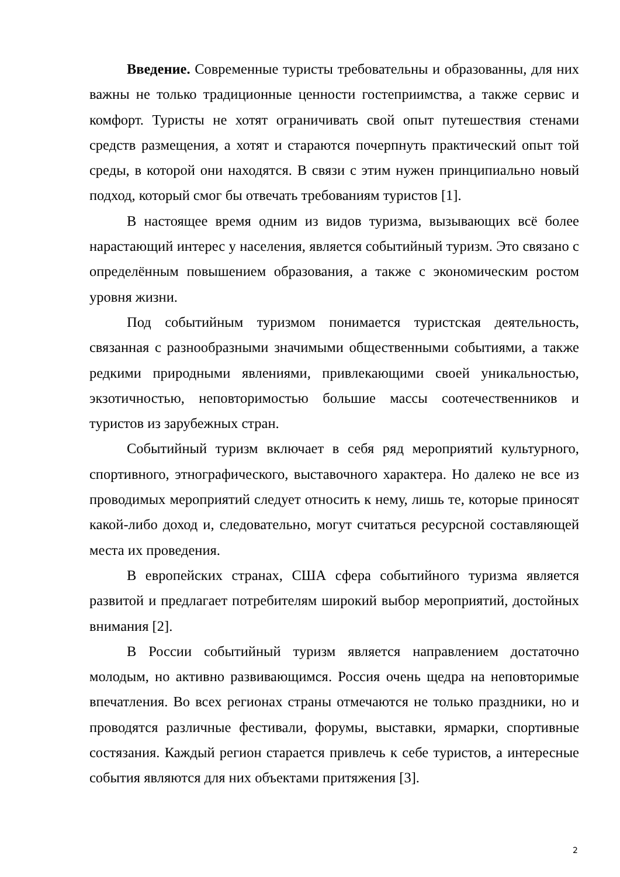Введение. Современные туристы требовательны и образованны, для них важны не только традиционные ценности гостеприимства, а также сервис и комфорт. Туристы не хотят ограничивать свой опыт путешествия стенами средств размещения, а хотят и стараются почерпнуть практический опыт той среды, в которой они находятся. В связи с этим нужен принципиально новый подход, который смог бы отвечать требованиям туристов [1].
В настоящее время одним из видов туризма, вызывающих всё более нарастающий интерес у населения, является событийный туризм. Это связано с определённым повышением образования, а также с экономическим ростом уровня жизни.
Под событийным туризмом понимается туристская деятельность, связанная с разнообразными значимыми общественными событиями, а также редкими природными явлениями, привлекающими своей уникальностью, экзотичностью, неповторимостью большие массы соотечественников и туристов из зарубежных стран.
Событийный туризм включает в себя ряд мероприятий культурного, спортивного, этнографического, выставочного характера. Но далеко не все из проводимых мероприятий следует относить к нему, лишь те, которые приносят какой-либо доход и, следовательно, могут считаться ресурсной составляющей места их проведения.
В европейских странах, США сфера событийного туризма является развитой и предлагает потребителям широкий выбор мероприятий, достойных внимания [2].
В России событийный туризм является направлением достаточно молодым, но активно развивающимся. Россия очень щедра на неповторимые впечатления. Во всех регионах страны отмечаются не только праздники, но и проводятся различные фестивали, форумы, выставки, ярмарки, спортивные состязания. Каждый регион старается привлечь к себе туристов, а интересные события являются для них объектами притяжения [3].
2